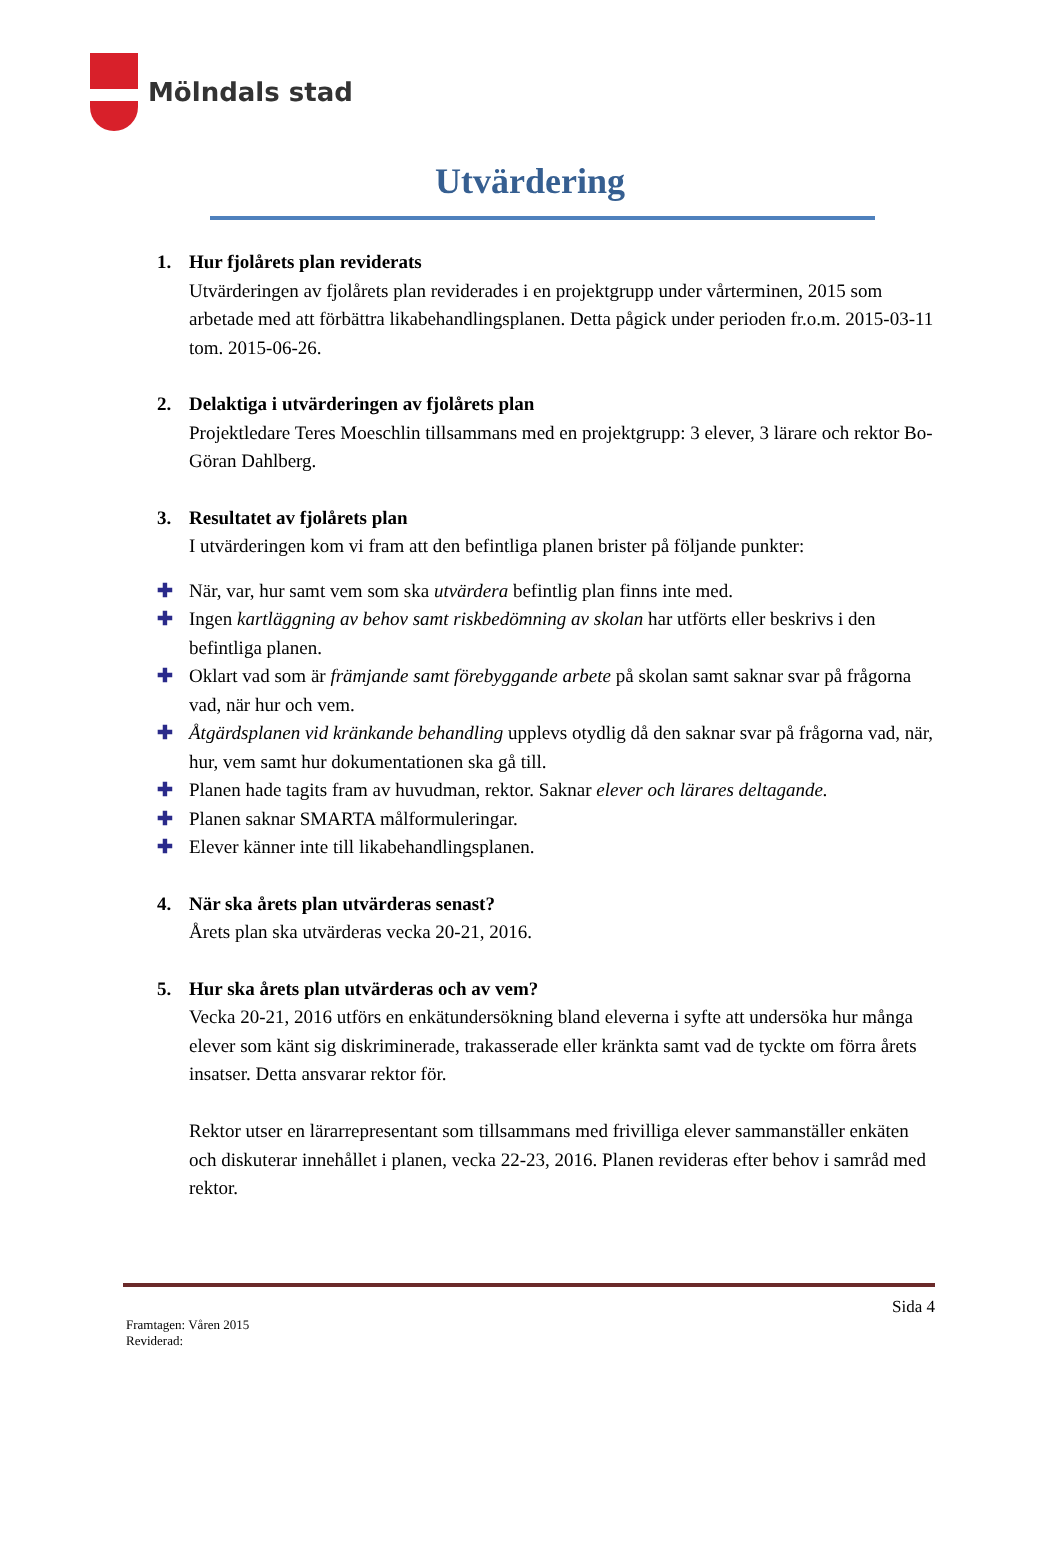Mölndals stad
Utvärdering
1. Hur fjolårets plan reviderats
Utvärderingen av fjolårets plan reviderades i en projektgrupp under vårterminen, 2015 som arbetade med att förbättra likabehandlingsplanen. Detta pågick under perioden fr.o.m. 2015-03-11 tom. 2015-06-26.
2. Delaktiga i utvärderingen av fjolårets plan
Projektledare Teres Moeschlin tillsammans med en projektgrupp: 3 elever, 3 lärare och rektor Bo-Göran Dahlberg.
3. Resultatet av fjolårets plan
I utvärderingen kom vi fram att den befintliga planen brister på följande punkter:
✚ När, var, hur samt vem som ska utvärdera befintlig plan finns inte med.
✚ Ingen kartläggning av behov samt riskbedömning av skolan har utförts eller beskrivs i den befintliga planen.
✚ Oklart vad som är främjande samt förebyggande arbete på skolan samt saknar svar på frågorna vad, när hur och vem.
✚ Åtgärdsplanen vid kränkande behandling upplevs otydlig då den saknar svar på frågorna vad, när, hur, vem samt hur dokumentationen ska gå till.
✚ Planen hade tagits fram av huvudman, rektor. Saknar elever och lärares deltagande.
✚ Planen saknar SMARTA målformuleringar.
✚ Elever känner inte till likabehandlingsplanen.
4. När ska årets plan utvärderas senast?
Årets plan ska utvärderas vecka 20-21, 2016.
5. Hur ska årets plan utvärderas och av vem?
Vecka 20-21, 2016 utförs en enkätundersökning bland eleverna i syfte att undersöka hur många elever som känt sig diskriminerade, trakasserade eller kränkta samt vad de tyckte om förra årets insatser. Detta ansvarar rektor för.
Rektor utser en lärarrepresentant som tillsammans med frivilliga elever sammanställer enkäten och diskuterar innehållet i planen, vecka 22-23, 2016. Planen revideras efter behov i samråd med rektor.
Sida 4
Framtagen: Våren 2015
Reviderad: